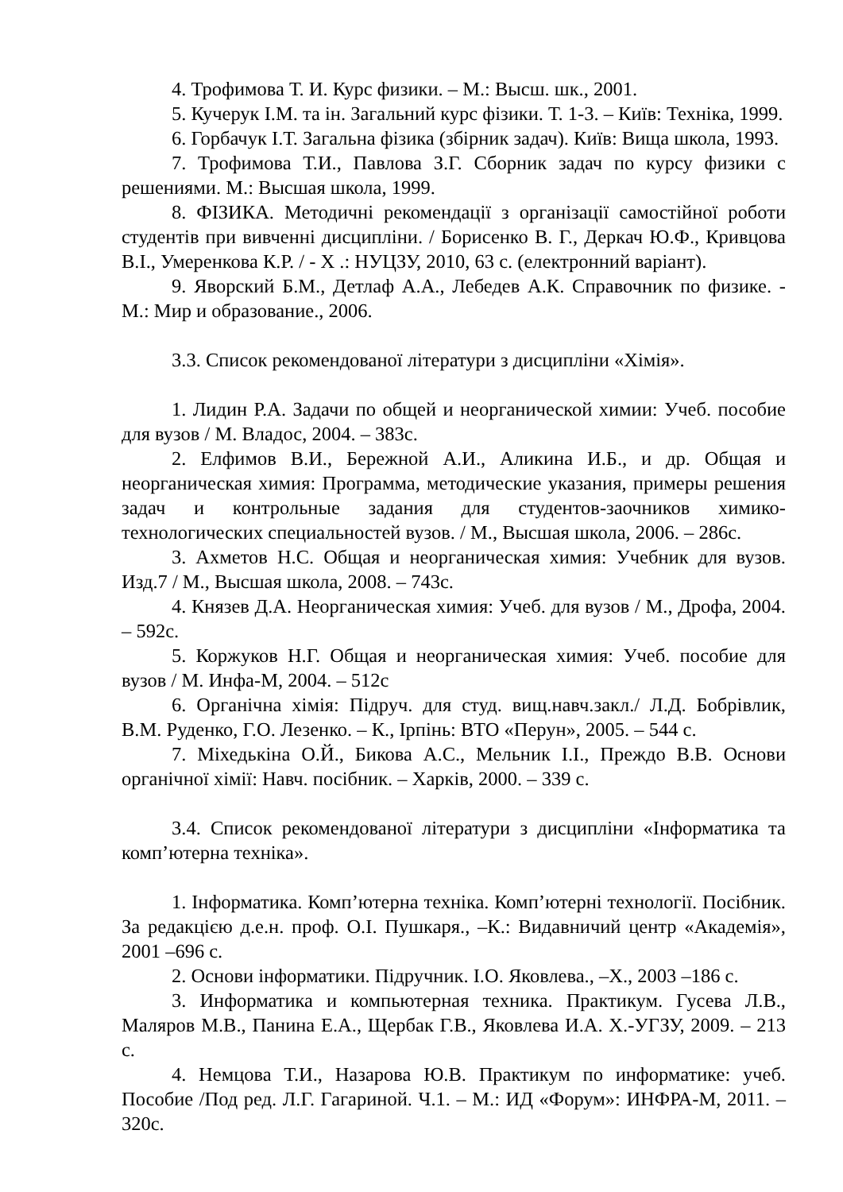4. Трофимова Т. И. Курс физики. – М.: Высш. шк., 2001.
5. Кучерук І.М. та ін. Загальний курс фізики. Т. 1-3. – Київ: Техніка, 1999.
6. Горбачук І.Т. Загальна фізика (збірник задач). Київ: Вища школа, 1993.
7. Трофимова Т.И., Павлова З.Г. Сборник задач по курсу физики с решениями. М.: Высшая школа, 1999.
8. ФІЗИКА. Методичні рекомендації з організації самостійної роботи студентів при вивченні дисципліни. / Борисенко В. Г., Деркач Ю.Ф., Кривцова В.І., Умеренкова К.Р. / - Х .: НУЦЗУ, 2010, 63 с. (електронний варіант).
9. Яворский Б.М., Детлаф А.А., Лебедев А.К. Справочник по физике. - М.: Мир и образование., 2006.
3.3. Список рекомендованої літератури з дисципліни «Хімія».
1. Лидин Р.А. Задачи по общей и неорганической химии: Учеб. пособие для вузов / М. Владос, 2004. – 383с.
2. Елфимов В.И., Бережной А.И., Аликина И.Б., и др. Общая и неорганическая химия: Программа, методические указания, примеры решения задач и контрольные задания для студентов-заочников химико-технологических специальностей вузов. / М., Высшая школа, 2006. – 286с.
3. Ахметов Н.С. Общая и неорганическая химия: Учебник для вузов. Изд.7 / М., Высшая школа, 2008. – 743с.
4. Князев Д.А. Неорганическая химия: Учеб. для вузов / М., Дрофа, 2004. – 592с.
5. Коржуков Н.Г. Общая и неорганическая химия: Учеб. пособие для вузов / М. Инфа-М, 2004. – 512с
6. Органічна хімія: Підруч. для студ. вищ.навч.закл./ Л.Д. Бобрівлик, В.М. Руденко, Г.О. Лезенко. – К., Ірпінь: ВТО «Перун», 2005. – 544 с.
7. Міхедькіна О.Й., Бикова А.С., Мельник І.І., Преждо В.В. Основи органічної хімії: Навч. посібник. – Харків, 2000. – 339 с.
3.4. Список рекомендованої літератури з дисципліни «Інформатика та комп’ютерна техніка».
1. Інформатика. Комп’ютерна техніка. Комп’ютерні технології. Посібник. За редакцією д.е.н. проф. О.І. Пушкаря., –К.: Видавничий центр «Академія», 2001 –696 с.
2. Основи інформатики. Підручник. І.О. Яковлева., –Х., 2003 –186 с.
3. Информатика и компьютерная техника. Практикум. Гусева Л.В., Маляров М.В., Панина Е.А., Щербак Г.В., Яковлева И.А. Х.-УГЗУ, 2009. – 213 с.
4. Немцова Т.И., Назарова Ю.В. Практикум по информатике: учеб. Пособие /Под ред. Л.Г. Гагариной. Ч.1. – М.: ИД «Форум»: ИНФРА-М, 2011. – 320с.